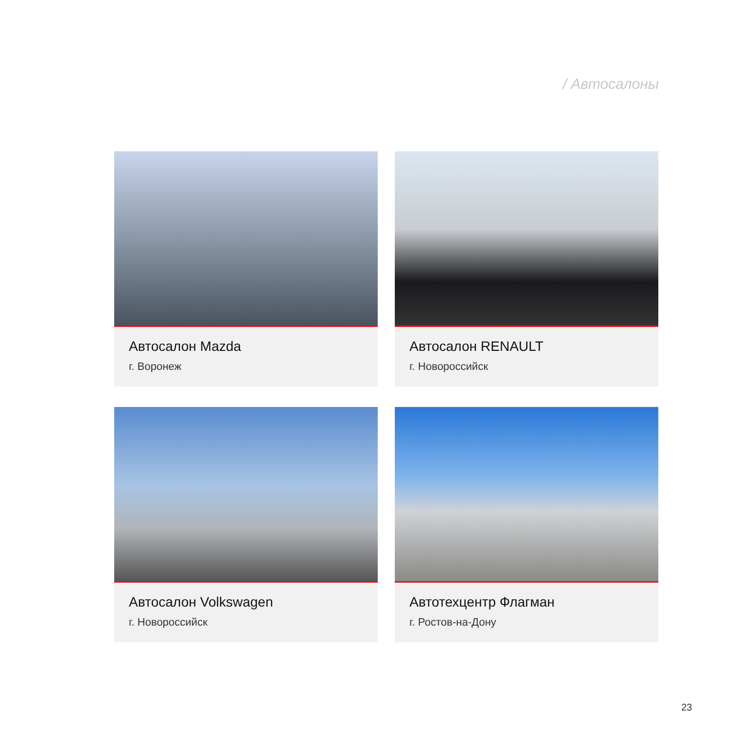/ Автосалоны
Автосалон Mazda
г. Воронеж
Автосалон RENAULT
г. Новороссийск
Автосалон Volkswagen
г. Новороссийск
Автотехцентр Флагман
г. Ростов-на-Дону
23